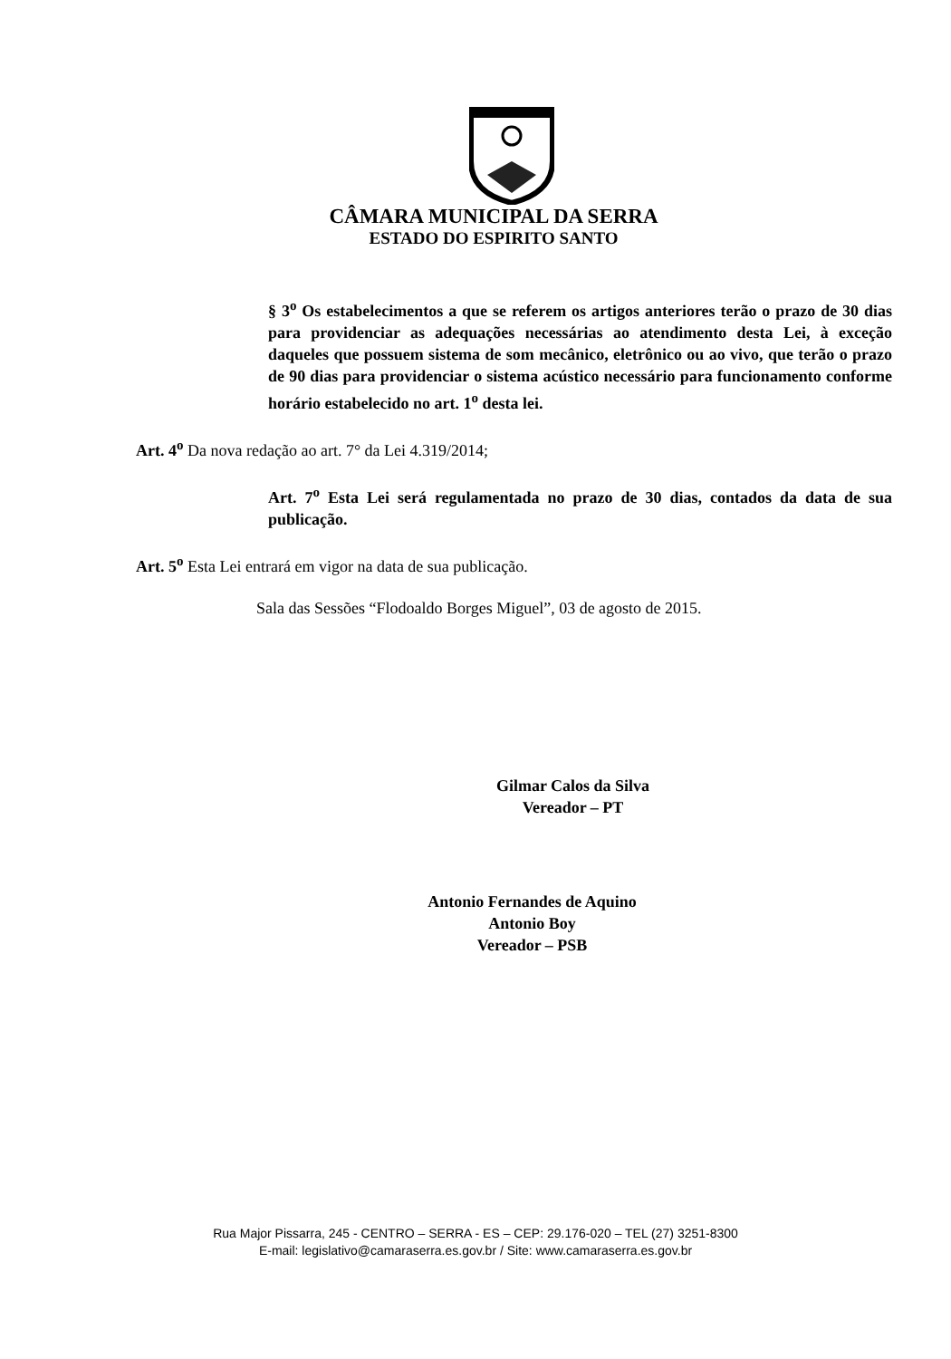CÂMARA MUNICIPAL DA SERRA
ESTADO DO ESPIRITO SANTO
§ 3<sup>o</sup> Os estabelecimentos a que se referem os artigos anteriores terão o prazo de 30 dias para providenciar as adequações necessárias ao atendimento desta Lei, à exceção daqueles que possuem sistema de som mecânico, eletrônico ou ao vivo, que terão o prazo de 90 dias para providenciar o sistema acústico necessário para funcionamento conforme horário estabelecido no art. 1<sup>o</sup> desta lei.
Art. 4<sup>o</sup> Da nova redação ao art. 7° da Lei 4.319/2014;
Art. 7<sup>o</sup> Esta Lei será regulamentada no prazo de 30 dias, contados da data de sua publicação.
Art. 5<sup>o</sup> Esta Lei entrará em vigor na data de sua publicação.
Sala das Sessões “Flodoaldo Borges Miguel”, 03 de agosto de 2015.
Gilmar Calos da Silva
Vereador – PT
Antonio Fernandes de Aquino
Antonio Boy
Vereador – PSB
Rua Major Pissarra, 245 - CENTRO – SERRA - ES – CEP: 29.176-020 – TEL (27) 3251-8300
E-mail: legislativo@camaraserra.es.gov.br / Site: www.camaraserra.es.gov.br